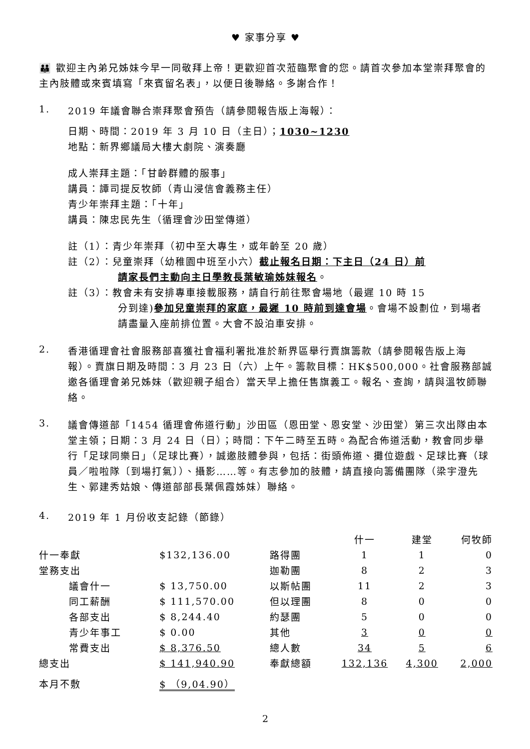♥ 家事分享 ♥
👪 歡迎主內弟兄姊妹今早一同敬拜上帝！更歡迎首次蒞臨聚會的您。請首次參加本堂崇拜聚會的主內肢體或來賓填寫「來賓留名表」，以便日後聯絡。多謝合作！
1. 2019 年議會聯合崇拜聚會預告（請參閱報告版上海報）：
日期、時間：2019 年 3 月 10 日（主日）；1030~1230
地點：新界鄉議局大樓大劇院、演奏廳
成人崇拜主題：「甘齡群體的服事」
講員：譚司提反牧師（青山浸信會義務主任）
青少年崇拜主題：「十年」
講員：陳忠民先生（循理會沙田堂傳道）
註（1）：青少年崇拜（初中至大專生，或年齡至 20 歲）
註（2）：兒童崇拜（幼稚園中班至小六）截止報名日期：下主日（24 日）前
請家長們主動向主日學教長葉敏瑜姊妹報名。
註（3）：教會未有安排專車接載服務，請自行前往聚會場地（最遲 10 時 15
分到達)參加兒童崇拜的家庭，最遲 10 時前到達會場。會場不設劃位，到場者請盡量入座前排位置。大會不設泊車安排。
2.
香港循理會社會服務部喜獲社會福利署批准於新界區舉行賣旗籌款（請參閱報告版上海報）。賣旗日期及時間：3 月 23 日（六）上午。籌款目標：HK$500,000。社會服務部誠邀各循理會弟兄姊妹（歡迎親子組合）當天早上擔任售旗義工。報名、查詢，請與溫牧師聯絡。
3.
議會傳道部「1454 循理會佈道行動」沙田區（恩田堂、恩安堂、沙田堂）第三次出隊由本堂主領；日期：3 月 24 日（日）；時間：下午二時至五時。為配合佈道活動，教會同步舉行「足球同樂日」（足球比賽），誠邀肢體參與，包括：街頭佈道、攤位遊戲、足球比賽（球員／啦啦隊〔到場打氣〕）、攝影……等。有志參加的肢體，請直接向籌備團隊（梁宇澄先生、郭建秀姑娘、傳道部部長葉佩霞姊妹）聯絡。
4. 2019 年 1 月份收支記錄（節錄）
| | | | 什一 | 建堂 | 何牧師 |
| 什一奉獻 | $132,136.00 | 路得團 | 1 | 1 | 0 |
| 堂務支出 | | 迦勒團 | 8 | 2 | 3 |
| 議會什一 | $ 13,750.00 | 以斯帖團 | 11 | 2 | 3 |
| 同工薪酬 | $ 111,570.00 | 但以理團 | 8 | 0 | 0 |
| 各部支出 | $ 8,244.40 | 約瑟團 | 5 | 0 | 0 |
| 青少年事工 | $ 0.00 | 其他 | 3 | 0 | 0 |
| 常費支出 | $ 8,376.50 | 總人數 | 34 | 5 | 6 |
| 總支出 | $ 141,940.90 | 奉獻總額 | 132,136 | 4,300 | 2,000 |
| 本月不敷 | $ （9,04.90） | | | | |
2